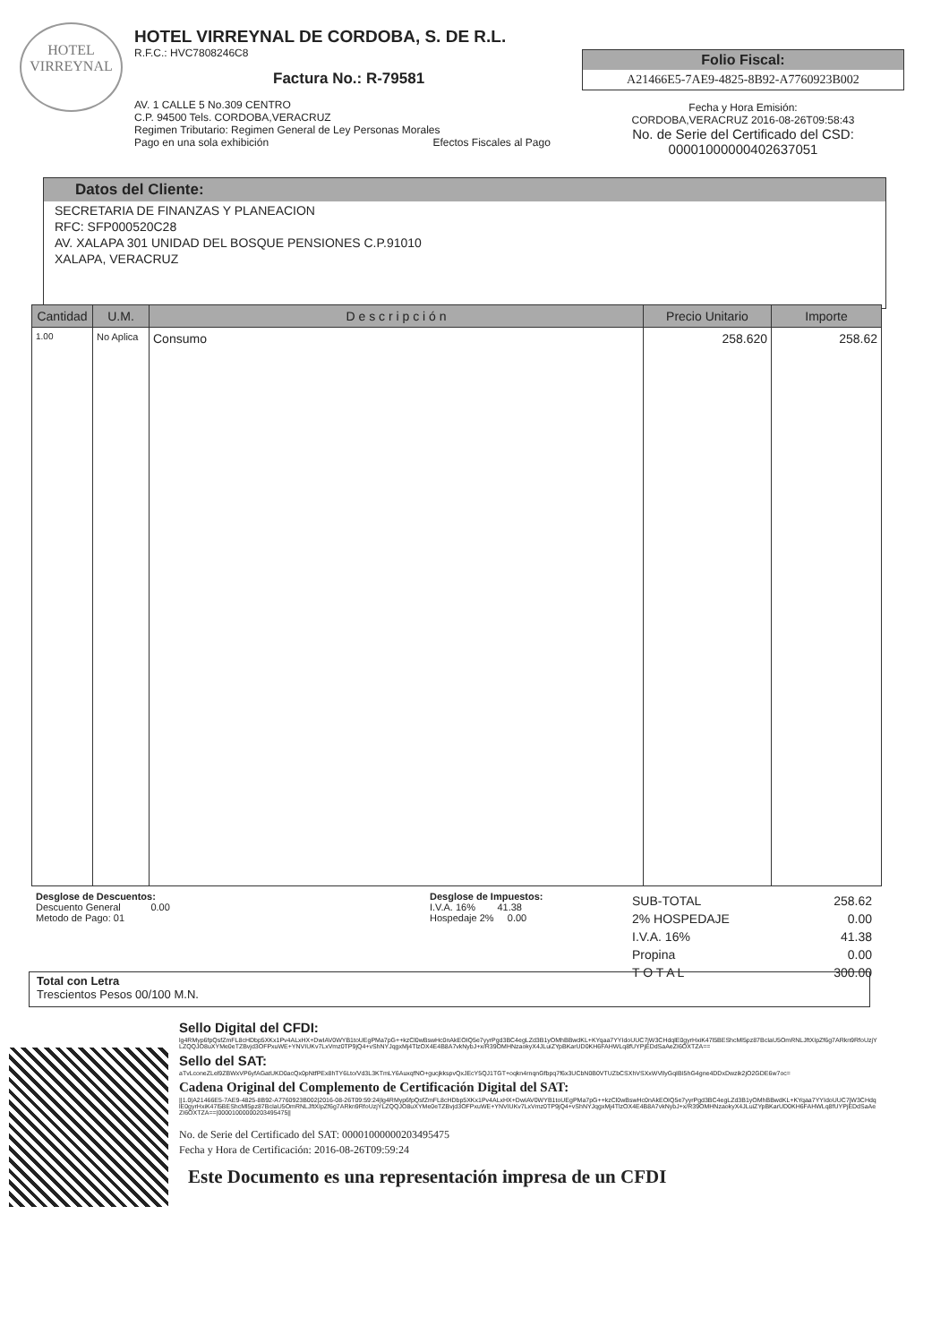HOTEL
VIRREYNAL
HOTEL VIRREYNAL DE CORDOBA, S. DE R.L.
R.F.C.: HVC7808246C8
Factura No.: R-79581
AV. 1 CALLE 5 No.309 CENTRO
C.P. 94500 Tels. CORDOBA,VERACRUZ
Regimen Tributario: Regimen General de Ley Personas Morales
Pago en una sola exhibición Efectos Fiscales al Pago
Folio Fiscal:
A21466E5-7AE9-4825-8B92-A7760923B002
Fecha y Hora Emisión:
CORDOBA,VERACRUZ 2016-08-26T09:58:43
No. de Serie del Certificado del CSD:
00001000000402637051
Datos del Cliente:
SECRETARIA DE FINANZAS Y PLANEACION
RFC: SFP000520C28
AV. XALAPA 301 UNIDAD DEL BOSQUE PENSIONES C.P.91010
XALAPA, VERACRUZ
| Cantidad | U.M. | D e s c r i p c i ó n | Precio Unitario | Importe |
| --- | --- | --- | --- | --- |
| 1.00 | No Aplica | Consumo | 258.620 | 258.62 |
Desglose de Descuentos:
Descuento General 0.00
Metodo de Pago: 01
Desglose de Impuestos:
I.V.A. 16% 41.38
Hospedaje 2% 0.00
| SUB-TOTAL | 258.62 |
| 2% HOSPEDAJE | 0.00 |
| I.V.A. 16% | 41.38 |
| Propina | 0.00 |
| T O T A L | 300.00 |
Total con Letra
Trescientos Pesos 00/100 M.N.
Sello Digital del CFDI:
lg4RMyp6fpQsfZmFL8cHDbp5XKx1Pv4ALxHX+DwIAV0WYB1toUEgPMa7pG++kzCl0wBswHc0nAkEOIQ5e7yyrPgd3BC4egLZd3B1yOMhBBwdKL+KYqaa7YYIdoUUC7jW3CHdqlE0gyrHxiK47l5BEShcMl5pz87BcIaU5OmRNLJftXIpZf6g7ARkn9RfoUzjYLZQQJO8uXYMe0eTZBvjd3OFPxuWE+YNVIUKv7LxVmz0TP9jQ4+vShNYJqgxMj4TlzOX4E4B8A7vkNybJ+x/R39OMHNzaokyX4JLuiZYpBKarUD0KH6FAHWLq8fUYPjEDdSaAeZI6OXTZA==
Sello del SAT:
aTvLconeZLel9ZBWxVP6yfAGatUKD0acQx0pNtfPEx8hTY6Lto/Vd3L3KTmLY6AuxqfNO+gucjkkspvQxJEcY5QJ1TGT+oqkn4rnqnGfbpq7f6x3UCbN0B0VTUZbCSXhVSXxWVllyGqIBI5hG4gne4DDxDwzik2jO2GDE6w7oc=
Cadena Original del Complemento de Certificación Digital del SAT:
||1.0|A21466E5-7AE9-4825-8B92-A7760923B002|2016-08-26T09:59:24|lg4RMyp6fpQsfZmFL8cHDbp5XKx1Pv4ALxHX+DwIAV0WYB1toUEgPMa7pG++kzCl0wBswHc0nAkEOIQ5e7yyrPgd3BC4egLZd3B1yOMhBBwdKL+KYqaa7YYIdoUUC7jW3CHdqlE0gyrHxiK47l5BEShcMl5pz87BcIaU5OmRNLJftXIpZf6g7ARkn9RfoUzjYLZQQJO8uXYMe0eTZBvjd3OFPxuWE+YNVIUKv7LxVmz0TP9jQ4+vShNYJqgxMj4TlzOX4E4B8A7vkNybJ+x/R39OMHNzaokyX4JLuiZYpBKarUD0KH6FAHWLq8fUYPjEDdSaAeZI6OXTZA==|00001000000203495475||
No. de Serie del Certificado del SAT: 00001000000203495475
Fecha y Hora de Certificación: 2016-08-26T09:59:24
Este Documento es una representación impresa de un CFDI